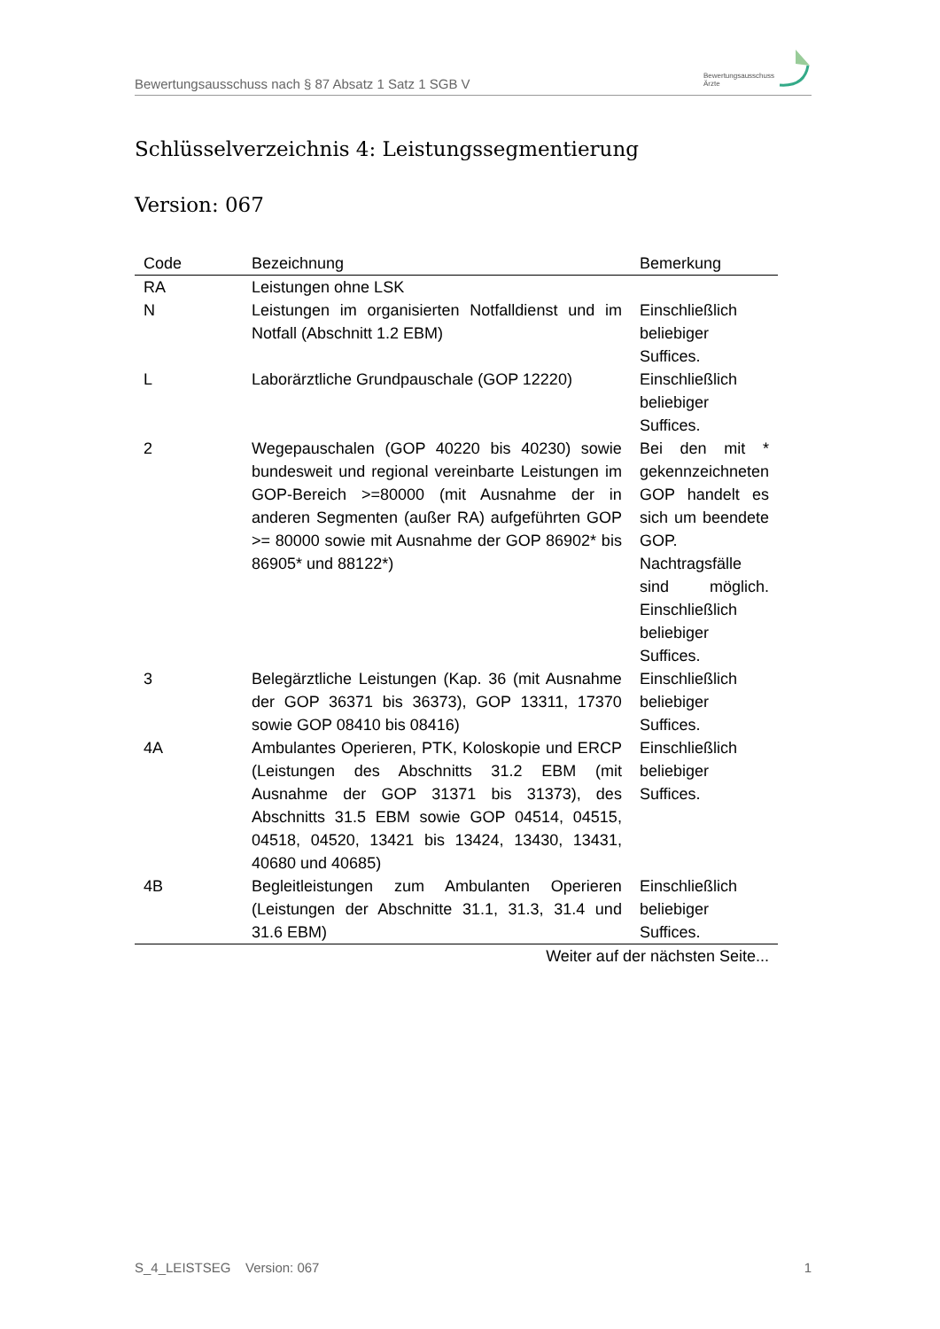Bewertungsausschuss nach § 87 Absatz 1 Satz 1 SGB V Bewertungsausschuss
Ärzte
Schlüsselverzeichnis 4: Leistungssegmentierung
Version: 067
| Code | Bezeichnung | Bemerkung |
| --- | --- | --- |
| RA | Leistungen ohne LSK | |
| N | Leistungen im organisierten Notfalldienst und im Notfall (Abschnitt 1.2 EBM) | Einschließlich beliebiger Suffices. |
| L | Laborärztliche Grundpauschale (GOP 12220) | Einschließlich beliebiger Suffices. |
| 2 | Wegepauschalen (GOP 40220 bis 40230) sowie bundesweit und regional vereinbarte Leistungen im GOP-Bereich >=80000 (mit Ausnahme der in anderen Segmenten (außer RA) aufgeführten GOP >= 80000 sowie mit Ausnahme der GOP 86902* bis 86905* und 88122*) | Bei den mit * gekennzeichneten GOP handelt es sich um beendete GOP. Nachtragsfälle sind möglich. Einschließlich beliebiger Suffices. |
| 3 | Belegärztliche Leistungen (Kap. 36 (mit Ausnahme der GOP 36371 bis 36373), GOP 13311, 17370 sowie GOP 08410 bis 08416) | Einschließlich beliebiger Suffices. |
| 4A | Ambulantes Operieren, PTK, Koloskopie und ERCP (Leistungen des Abschnitts 31.2 EBM (mit Ausnahme der GOP 31371 bis 31373), des Abschnitts 31.5 EBM sowie GOP 04514, 04515, 04518, 04520, 13421 bis 13424, 13430, 13431, 40680 und 40685) | Einschließlich beliebiger Suffices. |
| 4B | Begleitleistungen zum Ambulanten Operieren (Leistungen der Abschnitte 31.1, 31.3, 31.4 und 31.6 EBM) | Einschließlich beliebiger Suffices. |
| Weiter auf der nächsten Seite... | | |
S_4_LEISTSEG Version: 067 1